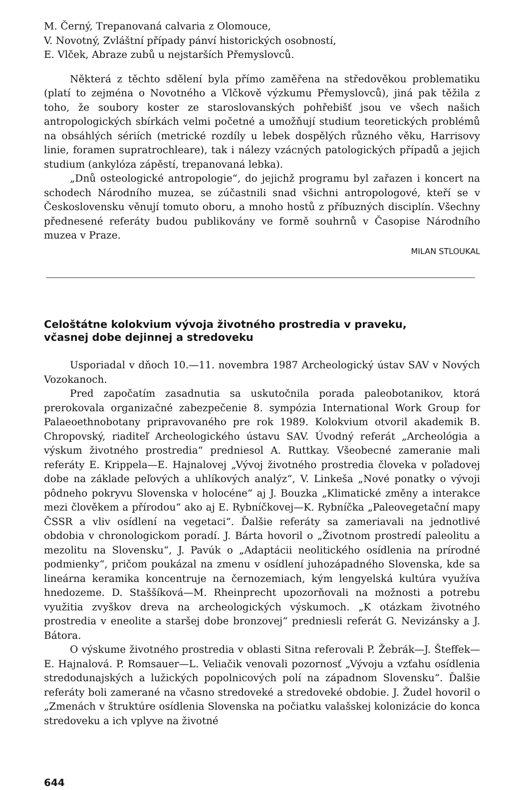M. Černý, Trepanovaná calvaria z Olomouce,
V. Novotný, Zvláštní případy pánví historických osobností,
E. Vlček, Abraze zubů u nejstarších Přemyslovců.
Některá z těchto sdělení byla přímo zaměřena na středověkou problematiku (platí to zejména o Novotného a Vlčkově výzkumu Přemyslovců), jiná pak těžila z toho, že soubory koster ze staroslovanských pohřebišť jsou ve všech našich antropologických sbírkách velmi početné a umožňují studium teoretických problémů na obsáhlých sériích (metrické rozdíly u lebek dospělých různého věku, Harrisovy linie, foramen supratrochleare), tak i nálezy vzácných patologických případů a jejich studium (ankylóza zápěstí, trepanovaná lebka).
„Dnů osteologické antropologie“, do jejichž programu byl zařazen i koncert na schodech Národního muzea, se zúčastnili snad všichni antropologové, kteří se v Československu věnují tomuto oboru, a mnoho hostů z příbuzných disciplín. Všechny přednesené referáty budou publikovány ve formě souhrnů v Časopise Národního muzea v Praze.
MILAN STLOUKAL
Celoštátne kolokvium vývoja životného prostredia v praveku,
včasnej dobe dejinnej a stredoveku
Usporiadal v dňoch 10.—11. novembra 1987 Archeologický ústav SAV v Nových Vozokanoch.
Pred započatím zasadnutia sa uskutočnila porada paleobotanikov, ktorá prerokovala organizačné zabezpečenie 8. sympózia International Work Group for Palaeoethnobotany pripravovaného pre rok 1989. Kolokvium otvoril akademik B. Chropovský, riaditeľ Archeologického ústavu SAV. Úvodný referát „Archeológia a výskum životného prostredia“ predniesol A. Ruttkay. Všeobecné zameranie mali referáty E. Krippela—E. Hajnalovej „Vývoj životného prostredia človeka v poľadovej dobe na základe peľových a uhlíkových analýz“, V. Linkeša „Nové ponatky o vývoji pôdneho pokryvu Slovenska v holocéne“ aj J. Bouzka „Klimatické změny a interakce mezi člověkem a přírodou“ ako aj E. Rybníčkovej—K. Rybníčka „Paleovegetační mapy ČSSR a vliv osídlení na vegetaci“. Ďalšie referáty sa zameriavali na jednotlivé obdobia v chronologickom poradí. J. Bárta hovoril o „Životnom prostredí paleolitu a mezolitu na Slovensku“, J. Pavúk o „Adaptácii neolitického osídlenia na prírodné podmienky“, pričom poukázal na zmenu v osídlení juhozápadného Slovenska, kde sa lineárna keramika koncentruje na černozemiach, kým lengyelská kultúra využíva hnedozeme. D. Staššíková—M. Rheinprecht upozorňovali na možnosti a potrebu využitia zvyškov dreva na archeologických výskumoch. „K otázkam životného prostredia v eneolite a staršej dobe bronzovej“ predniesli referát G. Nevizánsky a J. Bátora.
O výskume životného prostredia v oblasti Sitna referovali P. Žebrák—J. Šteffek—E. Hajnalová. P. Romsauer—L. Veliačik venovali pozornosť „Vývoju a vzťahu osídlenia stredodunajských a lužických popolnicových polí na západnom Slovensku“. Ďalšie referáty boli zamerané na včasno stredoveké a stredoveké obdobie. J. Žudel hovoril o „Zmenách v štruktúre osídlenia Slovenska na počiatku valašskej kolonizácie do konca stredoveku a ich vplyve na životné
644